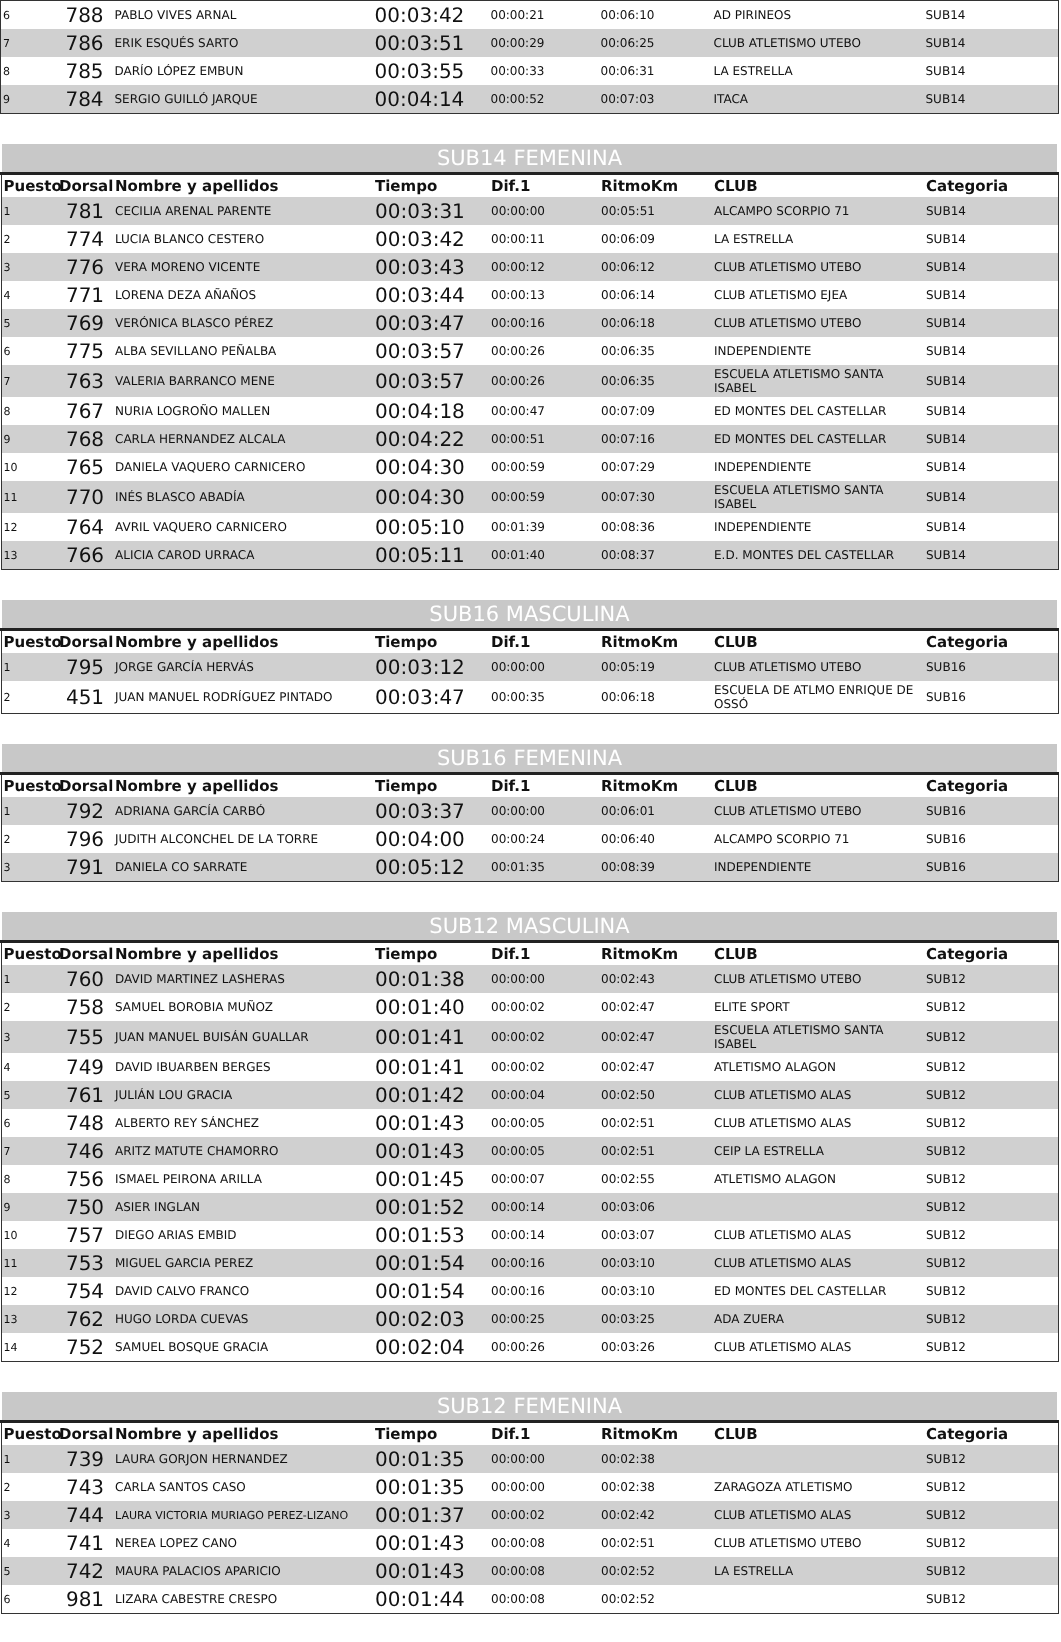| 6 | 788 | PABLO VIVES ARNAL | 00:03:42 | 00:00:21 | 00:06:10 | AD PIRINEOS | SUB14 |
| 7 | 786 | ERIK ESQUÉS SARTO | 00:03:51 | 00:00:29 | 00:06:25 | CLUB ATLETISMO UTEBO | SUB14 |
| 8 | 785 | DARÍO LÓPEZ EMBUN | 00:03:55 | 00:00:33 | 00:06:31 | LA ESTRELLA | SUB14 |
| 9 | 784 | SERGIO GUILLÓ JARQUE | 00:04:14 | 00:00:52 | 00:07:03 | ITACA | SUB14 |
| SUB14 FEMENINA | | | | | | | |
| Puesto | Dorsal | Nombre y apellidos | Tiempo | Dif.1 | RitmoKm | CLUB | Categoria |
| 1 | 781 | CECILIA ARENAL PARENTE | 00:03:31 | 00:00:00 | 00:05:51 | ALCAMPO SCORPIO 71 | SUB14 |
| 2 | 774 | LUCIA BLANCO CESTERO | 00:03:42 | 00:00:11 | 00:06:09 | LA ESTRELLA | SUB14 |
| 3 | 776 | VERA MORENO VICENTE | 00:03:43 | 00:00:12 | 00:06:12 | CLUB ATLETISMO UTEBO | SUB14 |
| 4 | 771 | LORENA DEZA AÑAÑOS | 00:03:44 | 00:00:13 | 00:06:14 | CLUB ATLETISMO EJEA | SUB14 |
| 5 | 769 | VERÓNICA BLASCO PÉREZ | 00:03:47 | 00:00:16 | 00:06:18 | CLUB ATLETISMO UTEBO | SUB14 |
| 6 | 775 | ALBA SEVILLANO PEÑALBA | 00:03:57 | 00:00:26 | 00:06:35 | INDEPENDIENTE | SUB14 |
| 7 | 763 | VALERIA BARRANCO MENE | 00:03:57 | 00:00:26 | 00:06:35 | ESCUELA ATLETISMO SANTA ISABEL | SUB14 |
| 8 | 767 | NURIA LOGROÑO MALLEN | 00:04:18 | 00:00:47 | 00:07:09 | ED MONTES DEL CASTELLAR | SUB14 |
| 9 | 768 | CARLA HERNANDEZ ALCALA | 00:04:22 | 00:00:51 | 00:07:16 | ED MONTES DEL CASTELLAR | SUB14 |
| 10 | 765 | DANIELA VAQUERO CARNICERO | 00:04:30 | 00:00:59 | 00:07:29 | INDEPENDIENTE | SUB14 |
| 11 | 770 | INÉS BLASCO ABADÍA | 00:04:30 | 00:00:59 | 00:07:30 | ESCUELA ATLETISMO SANTA ISABEL | SUB14 |
| 12 | 764 | AVRIL VAQUERO CARNICERO | 00:05:10 | 00:01:39 | 00:08:36 | INDEPENDIENTE | SUB14 |
| 13 | 766 | ALICIA CAROD URRACA | 00:05:11 | 00:01:40 | 00:08:37 | E.D. MONTES DEL CASTELLAR | SUB14 |
| SUB16 MASCULINA | | | | | | | |
| Puesto | Dorsal | Nombre y apellidos | Tiempo | Dif.1 | RitmoKm | CLUB | Categoria |
| 1 | 795 | JORGE GARCÍA HERVÁS | 00:03:12 | 00:00:00 | 00:05:19 | CLUB ATLETISMO UTEBO | SUB16 |
| 2 | 451 | JUAN MANUEL RODRÍGUEZ PINTADO | 00:03:47 | 00:00:35 | 00:06:18 | ESCUELA DE ATLMO ENRIQUE DE OSSÓ | SUB16 |
| SUB16 FEMENINA | | | | | | | |
| Puesto | Dorsal | Nombre y apellidos | Tiempo | Dif.1 | RitmoKm | CLUB | Categoria |
| 1 | 792 | ADRIANA GARCÍA CARBÓ | 00:03:37 | 00:00:00 | 00:06:01 | CLUB ATLETISMO UTEBO | SUB16 |
| 2 | 796 | JUDITH ALCONCHEL DE LA TORRE | 00:04:00 | 00:00:24 | 00:06:40 | ALCAMPO SCORPIO 71 | SUB16 |
| 3 | 791 | DANIELA CO SARRATE | 00:05:12 | 00:01:35 | 00:08:39 | INDEPENDIENTE | SUB16 |
| SUB12 MASCULINA | | | | | | | |
| Puesto | Dorsal | Nombre y apellidos | Tiempo | Dif.1 | RitmoKm | CLUB | Categoria |
| 1 | 760 | DAVID MARTINEZ LASHERAS | 00:01:38 | 00:00:00 | 00:02:43 | CLUB ATLETISMO UTEBO | SUB12 |
| 2 | 758 | SAMUEL BOROBIA MUÑOZ | 00:01:40 | 00:00:02 | 00:02:47 | ELITE SPORT | SUB12 |
| 3 | 755 | JUAN MANUEL BUISÁN GUALLAR | 00:01:41 | 00:00:02 | 00:02:47 | ESCUELA ATLETISMO SANTA ISABEL | SUB12 |
| 4 | 749 | DAVID IBUARBEN BERGES | 00:01:41 | 00:00:02 | 00:02:47 | ATLETISMO ALAGON | SUB12 |
| 5 | 761 | JULIÁN LOU GRACIA | 00:01:42 | 00:00:04 | 00:02:50 | CLUB ATLETISMO ALAS | SUB12 |
| 6 | 748 | ALBERTO REY SÁNCHEZ | 00:01:43 | 00:00:05 | 00:02:51 | CLUB ATLETISMO ALAS | SUB12 |
| 7 | 746 | ARITZ MATUTE CHAMORRO | 00:01:43 | 00:00:05 | 00:02:51 | CEIP LA ESTRELLA | SUB12 |
| 8 | 756 | ISMAEL PEIRONA ARILLA | 00:01:45 | 00:00:07 | 00:02:55 | ATLETISMO ALAGON | SUB12 |
| 9 | 750 | ASIER INGLAN | 00:01:52 | 00:00:14 | 00:03:06 | | SUB12 |
| 10 | 757 | DIEGO ARIAS EMBID | 00:01:53 | 00:00:14 | 00:03:07 | CLUB ATLETISMO ALAS | SUB12 |
| 11 | 753 | MIGUEL GARCIA PEREZ | 00:01:54 | 00:00:16 | 00:03:10 | CLUB ATLETISMO ALAS | SUB12 |
| 12 | 754 | DAVID CALVO FRANCO | 00:01:54 | 00:00:16 | 00:03:10 | ED MONTES DEL CASTELLAR | SUB12 |
| 13 | 762 | HUGO LORDA CUEVAS | 00:02:03 | 00:00:25 | 00:03:25 | ADA ZUERA | SUB12 |
| 14 | 752 | SAMUEL BOSQUE GRACIA | 00:02:04 | 00:00:26 | 00:03:26 | CLUB ATLETISMO ALAS | SUB12 |
| SUB12 FEMENINA | | | | | | | |
| Puesto | Dorsal | Nombre y apellidos | Tiempo | Dif.1 | RitmoKm | CLUB | Categoria |
| 1 | 739 | LAURA GORJON HERNANDEZ | 00:01:35 | 00:00:00 | 00:02:38 | | SUB12 |
| 2 | 743 | CARLA SANTOS CASO | 00:01:35 | 00:00:00 | 00:02:38 | ZARAGOZA ATLETISMO | SUB12 |
| 3 | 744 | LAURA VICTORIA MURIAGO PEREZ-LIZANO | 00:01:37 | 00:00:02 | 00:02:42 | CLUB ATLETISMO ALAS | SUB12 |
| 4 | 741 | NEREA LOPEZ CANO | 00:01:43 | 00:00:08 | 00:02:51 | CLUB ATLETISMO UTEBO | SUB12 |
| 5 | 742 | MAURA PALACIOS APARICIO | 00:01:43 | 00:00:08 | 00:02:52 | LA ESTRELLA | SUB12 |
| 6 | 981 | LIZARA CABESTRE CRESPO | 00:01:44 | 00:00:08 | 00:02:52 | | SUB12 |